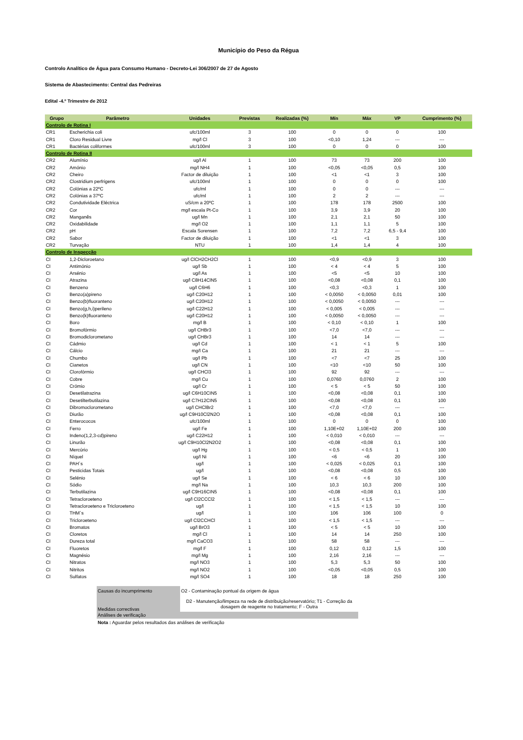Município do Peso da Régua
Controlo Analítico de Água para Consumo Humano - Decreto-Lei 306/2007 de 27 de Agosto
Sistema de Abastecimento: Central das Pedreiras
Edital -4.º Trimestre de 2012
| Grupo | Parâmetro | Unidades | Previstas | Realizadas (%) | Mín | Máx | VP | Cumprimento (%) |
| --- | --- | --- | --- | --- | --- | --- | --- | --- |
| Controlo de Rotina I | | | | | | | | |
| CR1 | Escherichia coli | ufc/100ml | 3 | 100 | 0 | 0 | 0 | 100 |
| CR1 | Cloro Residual Livre | mg/l Cl | 3 | 100 | <0,10 | 1,24 | --- | --- |
| CR1 | Bactérias coliformes | ufc/100ml | 3 | 100 | 0 | 0 | 0 | 100 |
| Controlo de Rotina II | | | | | | | | |
| CR2 | Alumínio | ug/l Al | 1 | 100 | 73 | 73 | 200 | 100 |
| CR2 | Amónio | mg/l NH4 | 1 | 100 | <0,05 | <0,05 | 0,5 | 100 |
| CR2 | Cheiro | Factor de diluição | 1 | 100 | <1 | <1 | 3 | 100 |
| CR2 | Clostridium perfrigens | ufc/100ml | 1 | 100 | 0 | 0 | 0 | 100 |
| CR2 | Colónias a 22ºC | ufc/ml | 1 | 100 | 0 | 0 | --- | --- |
| CR2 | Colónias a 37ºC | ufc/ml | 1 | 100 | 2 | 2 | --- | --- |
| CR2 | Condutividade Eléctrica | uS/cm a 20ºC | 1 | 100 | 178 | 178 | 2500 | 100 |
| CR2 | Cor | mg/l escala Pt-Co | 1 | 100 | 3,9 | 3,9 | 20 | 100 |
| CR2 | Manganês | ug/l Mn | 1 | 100 | 2,1 | 2,1 | 50 | 100 |
| CR2 | Oxidabilidade | mg/l O2 | 1 | 100 | 1,1 | 1,1 | 5 | 100 |
| CR2 | pH | Escala Sorensen | 1 | 100 | 7,2 | 7,2 | 6,5 - 9,4 | 100 |
| CR2 | Sabor | Factor de diluição | 1 | 100 | <1 | <1 | 3 | 100 |
| CR2 | Turvação | NTU | 1 | 100 | 1,4 | 1,4 | 4 | 100 |
| Controlo de Inspecção | | | | | | | | |
| CI | 1,2-Dicloroetano | ug/l ClCH2CH2Cl | 1 | 100 | <0,9 | <0,9 | 3 | 100 |
| CI | Antimónio | ug/l Sb | 1 | 100 | < 4 | < 4 | 5 | 100 |
| CI | Arsénio | ug/l As | 1 | 100 | <5 | <5 | 10 | 100 |
| CI | Atrazina | ug/l C8H14ClN5 | 1 | 100 | <0,08 | <0,08 | 0,1 | 100 |
| CI | Benzeno | ug/l C6H6 | 1 | 100 | <0,3 | <0,3 | 1 | 100 |
| CI | Benzo(a)pireno | ug/l C20H12 | 1 | 100 | < 0,0050 | < 0,0050 | 0,01 | 100 |
| CI | Benzo(b)fluoranteno | ug/l C20H12 | 1 | 100 | < 0,0050 | < 0,0050 | --- | --- |
| CI | Benzo(g,h,i)perileno | ug/l C22H12 | 1 | 100 | < 0,005 | < 0,005 | --- | --- |
| CI | Benzo(k)fluoranteno | ug/l C20H12 | 1 | 100 | < 0,0050 | < 0,0050 | --- | --- |
| CI | Boro | mg/l B | 1 | 100 | < 0,10 | < 0,10 | 1 | 100 |
| CI | Bromofórmio | ug/l CHBr3 | 1 | 100 | <7,0 | <7,0 | --- | --- |
| CI | Bromodiclorometano | ug/l CHBr3 | 1 | 100 | 14 | 14 | --- | --- |
| CI | Cádmio | ug/l Cd | 1 | 100 | < 1 | < 1 | 5 | 100 |
| CI | Cálcio | mg/l Ca | 1 | 100 | 21 | 21 | --- | --- |
| CI | Chumbo | ug/l Pb | 1 | 100 | <7 | <7 | 25 | 100 |
| CI | Cianetos | ug/l CN | 1 | 100 | <10 | <10 | 50 | 100 |
| CI | Clorofórmio | ug/l CHCl3 | 1 | 100 | 92 | 92 | --- | --- |
| CI | Cobre | mg/l Cu | 1 | 100 | 0,0760 | 0,0760 | 2 | 100 |
| CI | Crómio | ug/l Cr | 1 | 100 | < 5 | < 5 | 50 | 100 |
| CI | Desetilatrazina | ug/l C6H10CIN5 | 1 | 100 | <0,08 | <0,08 | 0,1 | 100 |
| CI | Desetilterbutilazina | ug/l C7H12CIN5 | 1 | 100 | <0,08 | <0,08 | 0,1 | 100 |
| CI | Dibromoclorometano | ug/l CHClBr2 | 1 | 100 | <7,0 | <7,0 | --- | --- |
| CI | Diurão | ug/l C9H10Cl2N2O | 1 | 100 | <0,08 | <0,08 | 0,1 | 100 |
| CI | Enterococos | ufc/100ml | 1 | 100 | 0 | 0 | 0 | 100 |
| CI | Ferro | ug/l Fe | 1 | 100 | 1,10E+02 | 1,10E+02 | 200 | 100 |
| CI | Indeno(1,2,3-cd)pireno | ug/l C22H12 | 1 | 100 | < 0,010 | < 0,010 | --- | --- |
| CI | Linurão | ug/l C9H10Cl2N2O2 | 1 | 100 | <0,08 | <0,08 | 0,1 | 100 |
| CI | Mercúrio | ug/l Hg | 1 | 100 | < 0,5 | < 0,5 | 1 | 100 |
| CI | Níquel | ug/l Ni | 1 | 100 | <6 | <6 | 20 | 100 |
| CI | PAH´s | ug/l | 1 | 100 | < 0,025 | < 0,025 | 0,1 | 100 |
| CI | Pesticidas Totais | ug/l | 1 | 100 | <0,08 | <0,08 | 0,5 | 100 |
| CI | Selénio | ug/l Se | 1 | 100 | < 6 | < 6 | 10 | 100 |
| CI | Sódio | mg/l Na | 1 | 100 | 10,3 | 10,3 | 200 | 100 |
| CI | Terbutilazina | ug/l C9H16CIN5 | 1 | 100 | <0,08 | <0,08 | 0,1 | 100 |
| CI | Tetracloroeteno | ug/l Cl2CCCl2 | 1 | 100 | < 1,5 | < 1,5 | --- | --- |
| CI | Tetracloroeteno e Tricloroeteno | ug/l | 1 | 100 | < 1,5 | < 1,5 | 10 | 100 |
| CI | THM´s | ug/l | 1 | 100 | 106 | 106 | 100 | 0 |
| CI | Tricloroeteno | ug/l Cl2CCHCl | 1 | 100 | < 1,5 | < 1,5 | --- | --- |
| CI | Bromatos | ug/l BrO3 | 1 | 100 | < 5 | < 5 | 10 | 100 |
| CI | Cloretos | mg/l Cl | 1 | 100 | 14 | 14 | 250 | 100 |
| CI | Dureza total | mg/l CaCO3 | 1 | 100 | 58 | 58 | --- | --- |
| CI | Fluoretos | mg/l F | 1 | 100 | 0,12 | 0,12 | 1,5 | 100 |
| CI | Magnésio | mg/l Mg | 1 | 100 | 2,16 | 2,16 | --- | --- |
| CI | Nitratos | mg/l NO3 | 1 | 100 | 5,3 | 5,3 | 50 | 100 |
| CI | Nitritos | mg/l NO2 | 1 | 100 | <0,05 | <0,05 | 0,5 | 100 |
| CI | Sulfatos | mg/l SO4 | 1 | 100 | 18 | 18 | 250 | 100 |
| Causas do incumprimento | O2 - Contaminação pontual da origem de água |
| Medidas correctivas | D2 - Manutenção/limpeza na rede de distribuição/reservatório; T1 - Correção da dosagem de reagente no tratamento; F - Outra |
| Análises de verificação | |
| Nota : Aguardar pelos resultados das análises de verificação | |